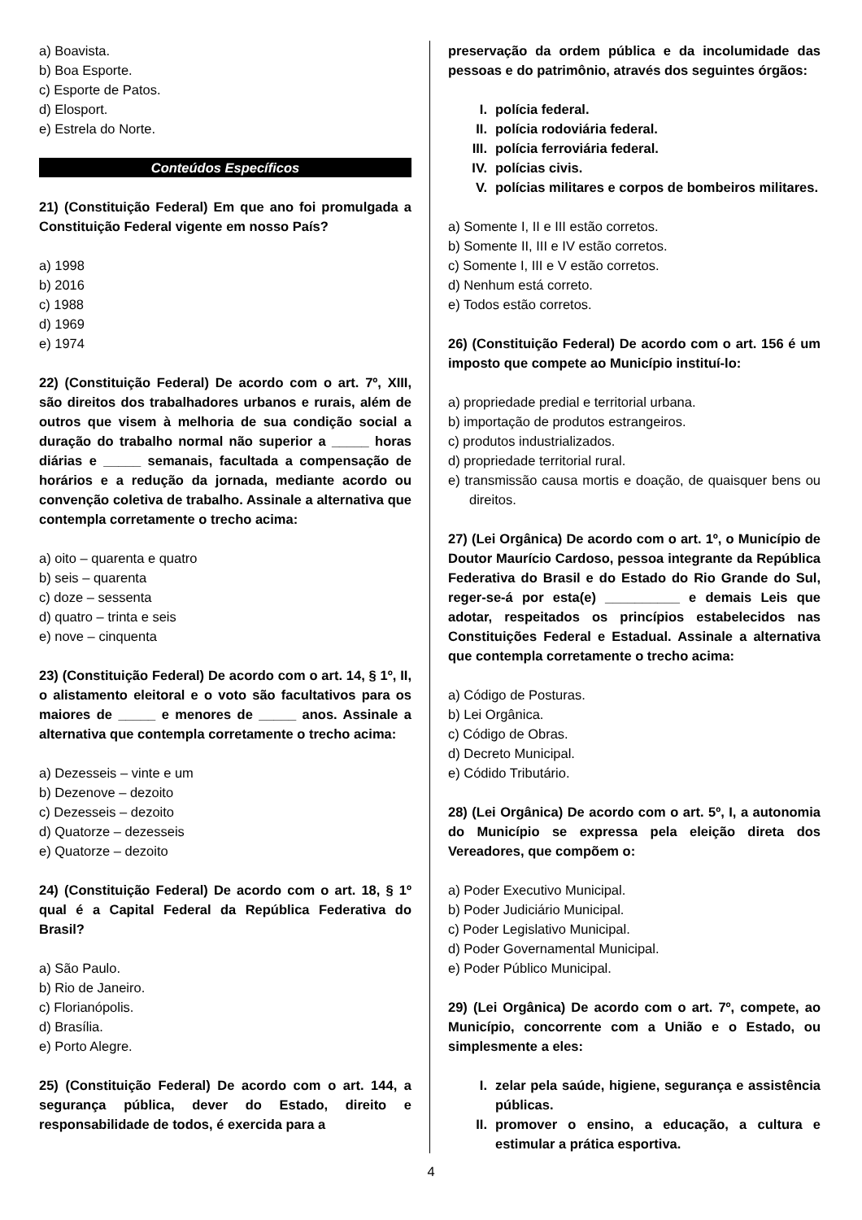a) Boavista.
b) Boa Esporte.
c) Esporte de Patos.
d) Elosport.
e) Estrela do Norte.
Conteúdos Específicos
21) (Constituição Federal) Em que ano foi promulgada a Constituição Federal vigente em nosso País?
a) 1998
b) 2016
c) 1988
d) 1969
e) 1974
22) (Constituição Federal) De acordo com o art. 7º, XIII, são direitos dos trabalhadores urbanos e rurais, além de outros que visem à melhoria de sua condição social a duração do trabalho normal não superior a _____ horas diárias e _____ semanais, facultada a compensação de horários e a redução da jornada, mediante acordo ou convenção coletiva de trabalho. Assinale a alternativa que contempla corretamente o trecho acima:
a) oito – quarenta e quatro
b) seis – quarenta
c) doze – sessenta
d) quatro – trinta e seis
e) nove – cinquenta
23) (Constituição Federal) De acordo com o art. 14, § 1º, II, o alistamento eleitoral e o voto são facultativos para os maiores de _____ e menores de _____ anos. Assinale a alternativa que contempla corretamente o trecho acima:
a) Dezesseis – vinte e um
b) Dezenove – dezoito
c) Dezesseis – dezoito
d) Quatorze – dezesseis
e) Quatorze – dezoito
24) (Constituição Federal) De acordo com o art. 18, § 1º qual é a Capital Federal da República Federativa do Brasil?
a) São Paulo.
b) Rio de Janeiro.
c) Florianópolis.
d) Brasília.
e) Porto Alegre.
25) (Constituição Federal) De acordo com o art. 144, a segurança pública, dever do Estado, direito e responsabilidade de todos, é exercida para a
preservação da ordem pública e da incolumidade das pessoas e do patrimônio, através dos seguintes órgãos:
I. polícia federal.
II. polícia rodoviária federal.
III. polícia ferroviária federal.
IV. polícias civis.
V. polícias militares e corpos de bombeiros militares.
a) Somente I, II e III estão corretos.
b) Somente II, III e IV estão corretos.
c) Somente I, III e V estão corretos.
d) Nenhum está correto.
e) Todos estão corretos.
26) (Constituição Federal) De acordo com o art. 156 é um imposto que compete ao Município instituí-lo:
a) propriedade predial e territorial urbana.
b) importação de produtos estrangeiros.
c) produtos industrializados.
d) propriedade territorial rural.
e) transmissão causa mortis e doação, de quaisquer bens ou direitos.
27) (Lei Orgânica) De acordo com o art. 1º, o Município de Doutor Maurício Cardoso, pessoa integrante da República Federativa do Brasil e do Estado do Rio Grande do Sul, reger-se-á por esta(e) __________ e demais Leis que adotar, respeitados os princípios estabelecidos nas Constituições Federal e Estadual. Assinale a alternativa que contempla corretamente o trecho acima:
a) Código de Posturas.
b) Lei Orgânica.
c) Código de Obras.
d) Decreto Municipal.
e) Códido Tributário.
28) (Lei Orgânica) De acordo com o art. 5º, I, a autonomia do Município se expressa pela eleição direta dos Vereadores, que compõem o:
a) Poder Executivo Municipal.
b) Poder Judiciário Municipal.
c) Poder Legislativo Municipal.
d) Poder Governamental Municipal.
e) Poder Público Municipal.
29) (Lei Orgânica) De acordo com o art. 7º, compete, ao Município, concorrente com a União e o Estado, ou simplesmente a eles:
I. zelar pela saúde, higiene, segurança e assistência públicas.
II. promover o ensino, a educação, a cultura e estimular a prática esportiva.
4